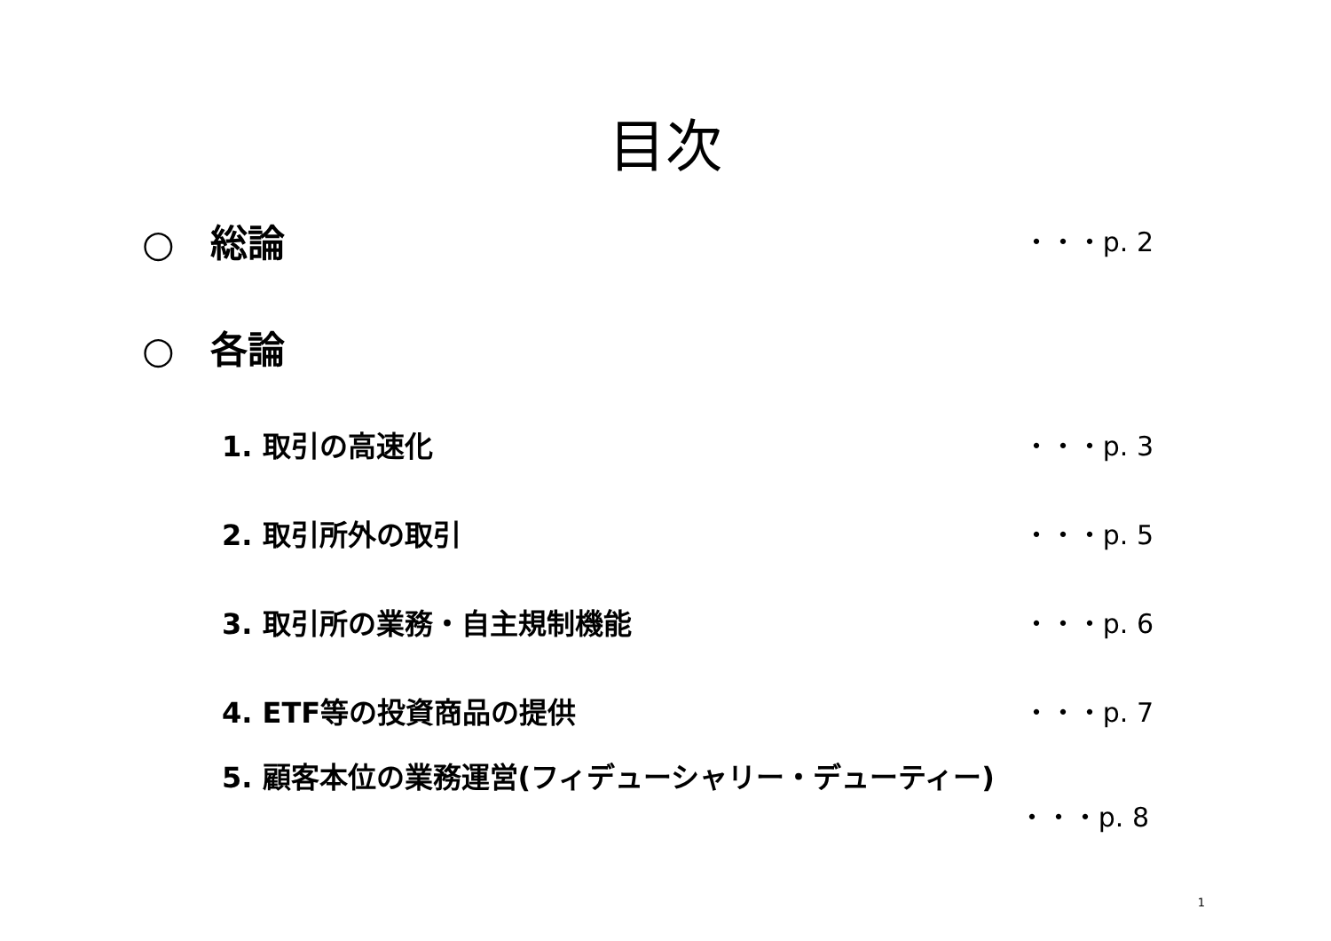目次
○ 総論 ・・・p. 2
○ 各論
1. 取引の高速化 ・・・p. 3
2. 取引所外の取引 ・・・p. 5
3. 取引所の業務・自主規制機能 ・・・p. 6
4. ETF等の投資商品の提供 ・・・p. 7
5. 顧客本位の業務運営(フィデューシャリー・デューティー)
・・・p. 8
1